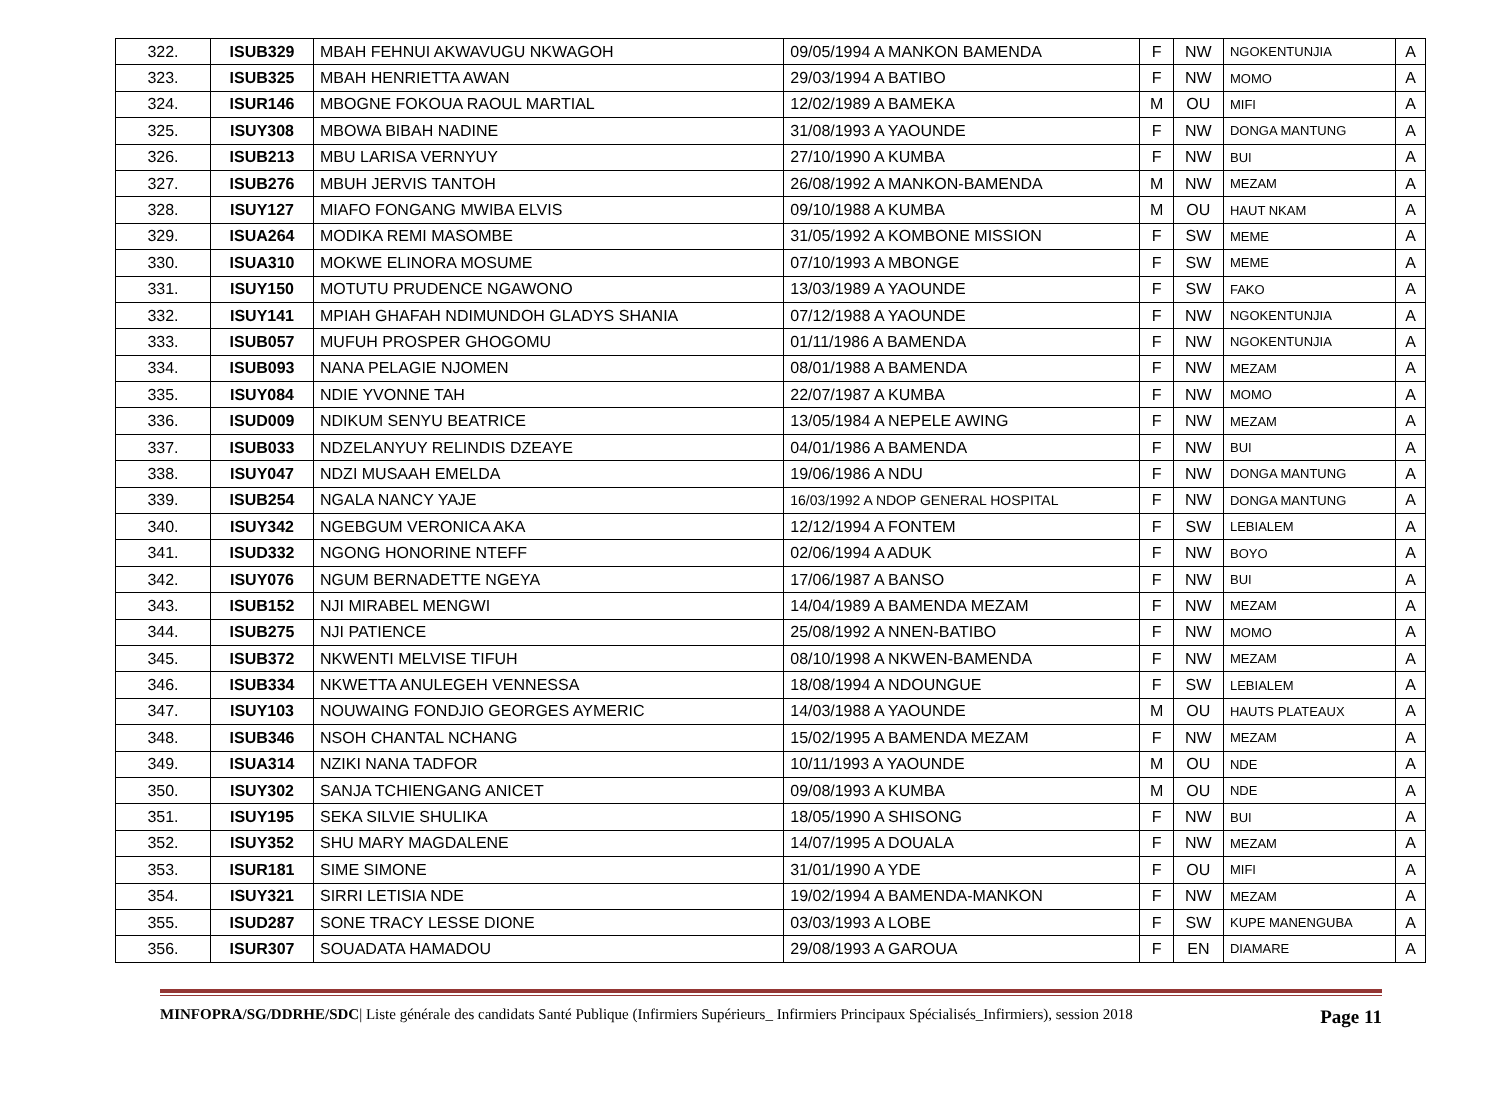| 322. | ISUB329 | MBAH FEHNUI AKWAVUGU NKWAGOH | 09/05/1994 A MANKON BAMENDA | F | NW | NGOKENTUNJIA | A |
| 323. | ISUB325 | MBAH HENRIETTA AWAN | 29/03/1994 A BATIBO | F | NW | MOMO | A |
| 324. | ISUR146 | MBOGNE FOKOUA RAOUL MARTIAL | 12/02/1989 A BAMEKA | M | OU | MIFI | A |
| 325. | ISUY308 | MBOWA BIBAH NADINE | 31/08/1993 A YAOUNDE | F | NW | DONGA MANTUNG | A |
| 326. | ISUB213 | MBU LARISA VERNYUY | 27/10/1990 A KUMBA | F | NW | BUI | A |
| 327. | ISUB276 | MBUH JERVIS TANTOH | 26/08/1992 A MANKON-BAMENDA | M | NW | MEZAM | A |
| 328. | ISUY127 | MIAFO FONGANG MWIBA ELVIS | 09/10/1988 A KUMBA | M | OU | HAUT NKAM | A |
| 329. | ISUA264 | MODIKA REMI MASOMBE | 31/05/1992 A KOMBONE MISSION | F | SW | MEME | A |
| 330. | ISUA310 | MOKWE ELINORA MOSUME | 07/10/1993 A MBONGE | F | SW | MEME | A |
| 331. | ISUY150 | MOTUTU PRUDENCE NGAWONO | 13/03/1989 A YAOUNDE | F | SW | FAKO | A |
| 332. | ISUY141 | MPIAH GHAFAH NDIMUNDOH GLADYS SHANIA | 07/12/1988 A YAOUNDE | F | NW | NGOKENTUNJIA | A |
| 333. | ISUB057 | MUFUH PROSPER GHOGOMU | 01/11/1986 A BAMENDA | F | NW | NGOKENTUNJIA | A |
| 334. | ISUB093 | NANA PELAGIE NJOMEN | 08/01/1988 A BAMENDA | F | NW | MEZAM | A |
| 335. | ISUY084 | NDIE YVONNE TAH | 22/07/1987 A KUMBA | F | NW | MOMO | A |
| 336. | ISUD009 | NDIKUM SENYU BEATRICE | 13/05/1984 A NEPELE AWING | F | NW | MEZAM | A |
| 337. | ISUB033 | NDZELANYUY RELINDIS DZEAYE | 04/01/1986 A BAMENDA | F | NW | BUI | A |
| 338. | ISUY047 | NDZI MUSAAH EMELDA | 19/06/1986 A NDU | F | NW | DONGA MANTUNG | A |
| 339. | ISUB254 | NGALA NANCY YAJE | 16/03/1992 A NDOP GENERAL HOSPITAL | F | NW | DONGA MANTUNG | A |
| 340. | ISUY342 | NGEBGUM VERONICA AKA | 12/12/1994 A FONTEM | F | SW | LEBIALEM | A |
| 341. | ISUD332 | NGONG HONORINE NTEFF | 02/06/1994 A ADUK | F | NW | BOYO | A |
| 342. | ISUY076 | NGUM BERNADETTE NGEYA | 17/06/1987 A BANSO | F | NW | BUI | A |
| 343. | ISUB152 | NJI MIRABEL MENGWI | 14/04/1989 A BAMENDA MEZAM | F | NW | MEZAM | A |
| 344. | ISUB275 | NJI PATIENCE | 25/08/1992 A NNEN-BATIBO | F | NW | MOMO | A |
| 345. | ISUB372 | NKWENTI MELVISE TIFUH | 08/10/1998 A NKWEN-BAMENDA | F | NW | MEZAM | A |
| 346. | ISUB334 | NKWETTA ANULEGEH VENNESSA | 18/08/1994 A NDOUNGUE | F | SW | LEBIALEM | A |
| 347. | ISUY103 | NOUWAING FONDJIO GEORGES AYMERIC | 14/03/1988 A YAOUNDE | M | OU | HAUTS PLATEAUX | A |
| 348. | ISUB346 | NSOH CHANTAL NCHANG | 15/02/1995 A BAMENDA MEZAM | F | NW | MEZAM | A |
| 349. | ISUA314 | NZIKI NANA TADFOR | 10/11/1993 A YAOUNDE | M | OU | NDE | A |
| 350. | ISUY302 | SANJA TCHIENGANG ANICET | 09/08/1993 A KUMBA | M | OU | NDE | A |
| 351. | ISUY195 | SEKA SILVIE SHULIKA | 18/05/1990 A SHISONG | F | NW | BUI | A |
| 352. | ISUY352 | SHU MARY MAGDALENE | 14/07/1995 A DOUALA | F | NW | MEZAM | A |
| 353. | ISUR181 | SIME SIMONE | 31/01/1990 A YDE | F | OU | MIFI | A |
| 354. | ISUY321 | SIRRI LETISIA NDE | 19/02/1994 A BAMENDA-MANKON | F | NW | MEZAM | A |
| 355. | ISUD287 | SONE TRACY LESSE DIONE | 03/03/1993 A LOBE | F | SW | KUPE MANENGUBA | A |
| 356. | ISUR307 | SOUADATA HAMADOU | 29/08/1993 A GAROUA | F | EN | DIAMARE | A |
MINFOPRA/SG/DDRHE/SDC| Liste générale des candidats Santé Publique (Infirmiers Supérieurs_ Infirmiers Principaux Spécialisés_Infirmiers), session 2018 Page 11